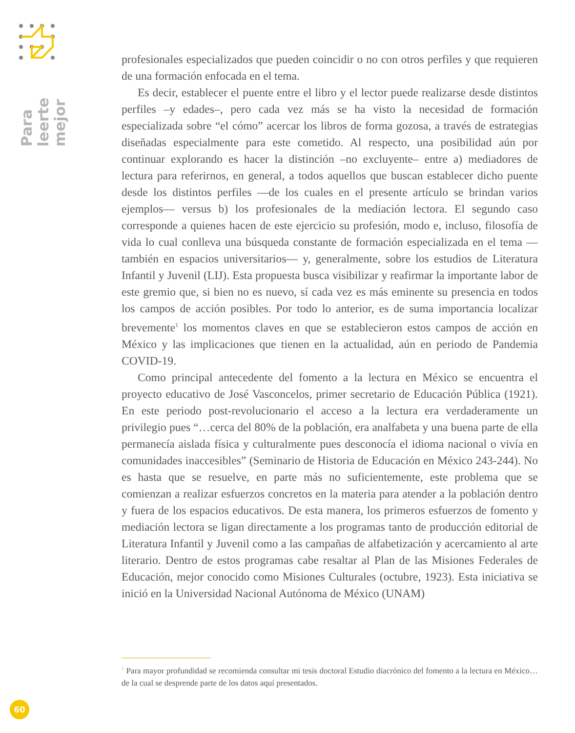Para leerte mejor
profesionales especializados que pueden coincidir o no con otros perfiles y que requieren de una formación enfocada en el tema.
Es decir, establecer el puente entre el libro y el lector puede realizarse desde distintos perfiles –y edades–, pero cada vez más se ha visto la necesidad de formación especializada sobre “el cómo” acercar los libros de forma gozosa, a través de estrategias diseñadas especialmente para este cometido. Al respecto, una posibilidad aún por continuar explorando es hacer la distinción –no excluyente– entre a) mediadores de lectura para referirnos, en general, a todos aquellos que buscan establecer dicho puente desde los distintos perfiles —de los cuales en el presente artículo se brindan varios ejemplos— versus b) los profesionales de la mediación lectora. El segundo caso corresponde a quienes hacen de este ejercicio su profesión, modo e, incluso, filosofía de vida lo cual conlleva una búsqueda constante de formación especializada en el tema —también en espacios universitarios— y, generalmente, sobre los estudios de Literatura Infantil y Juvenil (LIJ). Esta propuesta busca visibilizar y reafirmar la importante labor de este gremio que, si bien no es nuevo, sí cada vez es más eminente su presencia en todos los campos de acción posibles. Por todo lo anterior, es de suma importancia localizar brevemente<sup>1</sup> los momentos claves en que se establecieron estos campos de acción en México y las implicaciones que tienen en la actualidad, aún en periodo de Pandemia COVID-19.
Como principal antecedente del fomento a la lectura en México se encuentra el proyecto educativo de José Vasconcelos, primer secretario de Educación Pública (1921). En este periodo post-revolucionario el acceso a la lectura era verdaderamente un privilegio pues “…cerca del 80% de la población, era analfabeta y una buena parte de ella permanecía aislada física y culturalmente pues desconocía el idioma nacional o vivía en comunidades inaccesibles” (Seminario de Historia de Educación en México 243-244). No es hasta que se resuelve, en parte más no suficientemente, este problema que se comienzan a realizar esfuerzos concretos en la materia para atender a la población dentro y fuera de los espacios educativos. De esta manera, los primeros esfuerzos de fomento y mediación lectora se ligan directamente a los programas tanto de producción editorial de Literatura Infantil y Juvenil como a las campañas de alfabetización y acercamiento al arte literario. Dentro de estos programas cabe resaltar al Plan de las Misiones Federales de Educación, mejor conocido como Misiones Culturales (octubre, 1923). Esta iniciativa se inició en la Universidad Nacional Autónoma de México (UNAM)
<sup>1</sup> Para mayor profundidad se recomienda consultar mi tesis doctoral Estudio diacrónico del fomento a la lectura en México… de la cual se desprende parte de los datos aquí presentados.
60